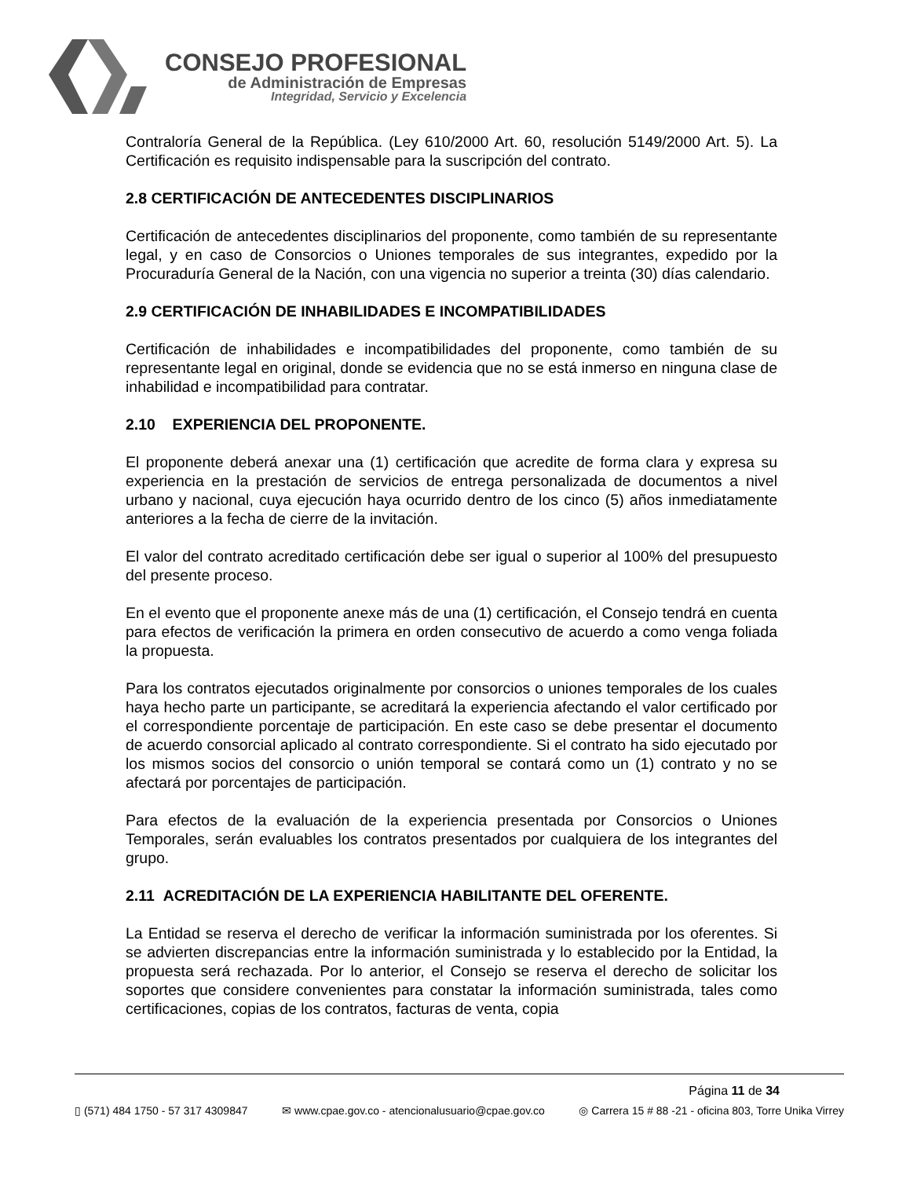CONSEJO PROFESIONAL
de Administración de Empresas
Integridad, Servicio y Excelencia
Contraloría General de la República. (Ley 610/2000 Art. 60, resolución 5149/2000 Art. 5). La Certificación es requisito indispensable para la suscripción del contrato.
2.8 CERTIFICACIÓN DE ANTECEDENTES DISCIPLINARIOS
Certificación de antecedentes disciplinarios del proponente, como también de su representante legal, y en caso de Consorcios o Uniones temporales de sus integrantes, expedido por la Procuraduría General de la Nación, con una vigencia no superior a treinta (30) días calendario.
2.9 CERTIFICACIÓN DE INHABILIDADES E INCOMPATIBILIDADES
Certificación de inhabilidades e incompatibilidades del proponente, como también de su representante legal en original, donde se evidencia que no se está inmerso en ninguna clase de inhabilidad e incompatibilidad para contratar.
2.10 EXPERIENCIA DEL PROPONENTE.
El proponente deberá anexar una (1) certificación que acredite de forma clara y expresa su experiencia en la prestación de servicios de entrega personalizada de documentos a nivel urbano y nacional, cuya ejecución haya ocurrido dentro de los cinco (5) años inmediatamente anteriores a la fecha de cierre de la invitación.
El valor del contrato acreditado certificación debe ser igual o superior al 100% del presupuesto del presente proceso.
En el evento que el proponente anexe más de una (1) certificación, el Consejo tendrá en cuenta para efectos de verificación la primera en orden consecutivo de acuerdo a como venga foliada la propuesta.
Para los contratos ejecutados originalmente por consorcios o uniones temporales de los cuales haya hecho parte un participante, se acreditará la experiencia afectando el valor certificado por el correspondiente porcentaje de participación. En este caso se debe presentar el documento de acuerdo consorcial aplicado al contrato correspondiente. Si el contrato ha sido ejecutado por los mismos socios del consorcio o unión temporal se contará como un (1) contrato y no se afectará por porcentajes de participación.
Para efectos de la evaluación de la experiencia presentada por Consorcios o Uniones Temporales, serán evaluables los contratos presentados por cualquiera de los integrantes del grupo.
2.11 ACREDITACIÓN DE LA EXPERIENCIA HABILITANTE DEL OFERENTE.
La Entidad se reserva el derecho de verificar la información suministrada por los oferentes. Si se advierten discrepancias entre la información suministrada y lo establecido por la Entidad, la propuesta será rechazada. Por lo anterior, el Consejo se reserva el derecho de solicitar los soportes que considere convenientes para constatar la información suministrada, tales como certificaciones, copias de los contratos, facturas de venta, copia
Página 11 de 34
▯ (571) 484 1750 - 57 317 4309847 ✉ www.cpae.gov.co - atencionalusuario@cpae.gov.co ◎ Carrera 15 # 88 -21 - oficina 803, Torre Unika Virrey